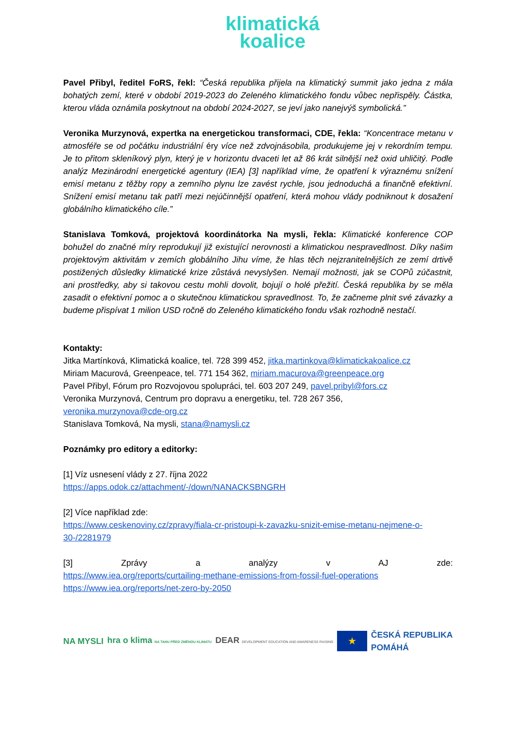klimatická
koalice
Pavel Přibyl, ředitel FoRS, řekl: “Česká republika přijela na klimatický summit jako jedna z mála bohatých zemí, které v období 2019-2023 do Zeleného klimatického fondu vůbec nepřispěly. Částka, kterou vláda oznámila poskytnout na období 2024-2027, se jeví jako nanejvýš symbolická.”
Veronika Murzynová, expertka na energetickou transformaci, CDE, řekla: “Koncentrace metanu v atmosféře se od počátku industriální éry více než zdvojnásobila, produkujeme jej v rekordním tempu. Je to přitom skleníkový plyn, který je v horizontu dvaceti let až 86 krát silnější než oxid uhličitý. Podle analýz Mezinárodní energetické agentury (IEA) [3] například víme, že opatření k výraznému snížení emisí metanu z těžby ropy a zemního plynu lze zavést rychle, jsou jednoduchá a finančně efektivní. Snížení emisí metanu tak patří mezi nejúčinnější opatření, která mohou vlády podniknout k dosažení globálního klimatického cíle.”
Stanislava Tomková, projektová koordinátorka Na mysli, řekla: Klimatické konference COP bohužel do značné míry reprodukují již existující nerovnosti a klimatickou nespravedlnost. Díky našim projektovým aktivitám v zemích globálního Jihu víme, že hlas těch nejzranitelnějších ze zemí drtivě postižených důsledky klimatické krize zůstává nevyslyšen. Nemají možnosti, jak se COPů zúčastnit, ani prostředky, aby si takovou cestu mohli dovolit, bojují o holé přežití. Česká republika by se měla zasadit o efektivní pomoc a o skutečnou klimatickou spravedlnost. To, že začneme plnit své závazky a budeme přispívat 1 milion USD ročně do Zeleného klimatického fondu však rozhodně nestačí.
Kontakty:
Jitka Martínková, Klimatická koalice, tel. 728 399 452, jitka.martinkova@klimatickakoalice.cz
Miriam Macurová, Greenpeace, tel. 771 154 362, miriam.macurova@greenpeace.org
Pavel Přibyl, Fórum pro Rozvojovou spolupráci, tel. 603 207 249, pavel.pribyl@fors.cz
Veronika Murzynová, Centrum pro dopravu a energetiku, tel. 728 267 356,
veronika.murzynova@cde-org.cz
Stanislava Tomková, Na mysli, stana@namysli.cz
Poznámky pro editory a editorky:
[1] Víz usnesení vlády z 27. října 2022
https://apps.odok.cz/attachment/-/down/NANACKSBNGRH
[2] Více například zde:
https://www.ceskenoviny.cz/zpravy/fiala-cr-pristoupi-k-zavazku-snizit-emise-metanu-nejmene-o-30-/2281979
[3] Zprávy a analýzy v AJ zde:
https://www.iea.org/reports/curtailing-methane-emissions-from-fossil-fuel-operations
https://www.iea.org/reports/net-zero-by-2050
NA MYSLI hra o klima NA TAHU PŘED ZMĚNOU KLIMATU DEAR DEVELOPMENT EDUCATION AND AWARENESS RAISING ★ ČESKÁ REPUBLIKA
POMÁHÁ